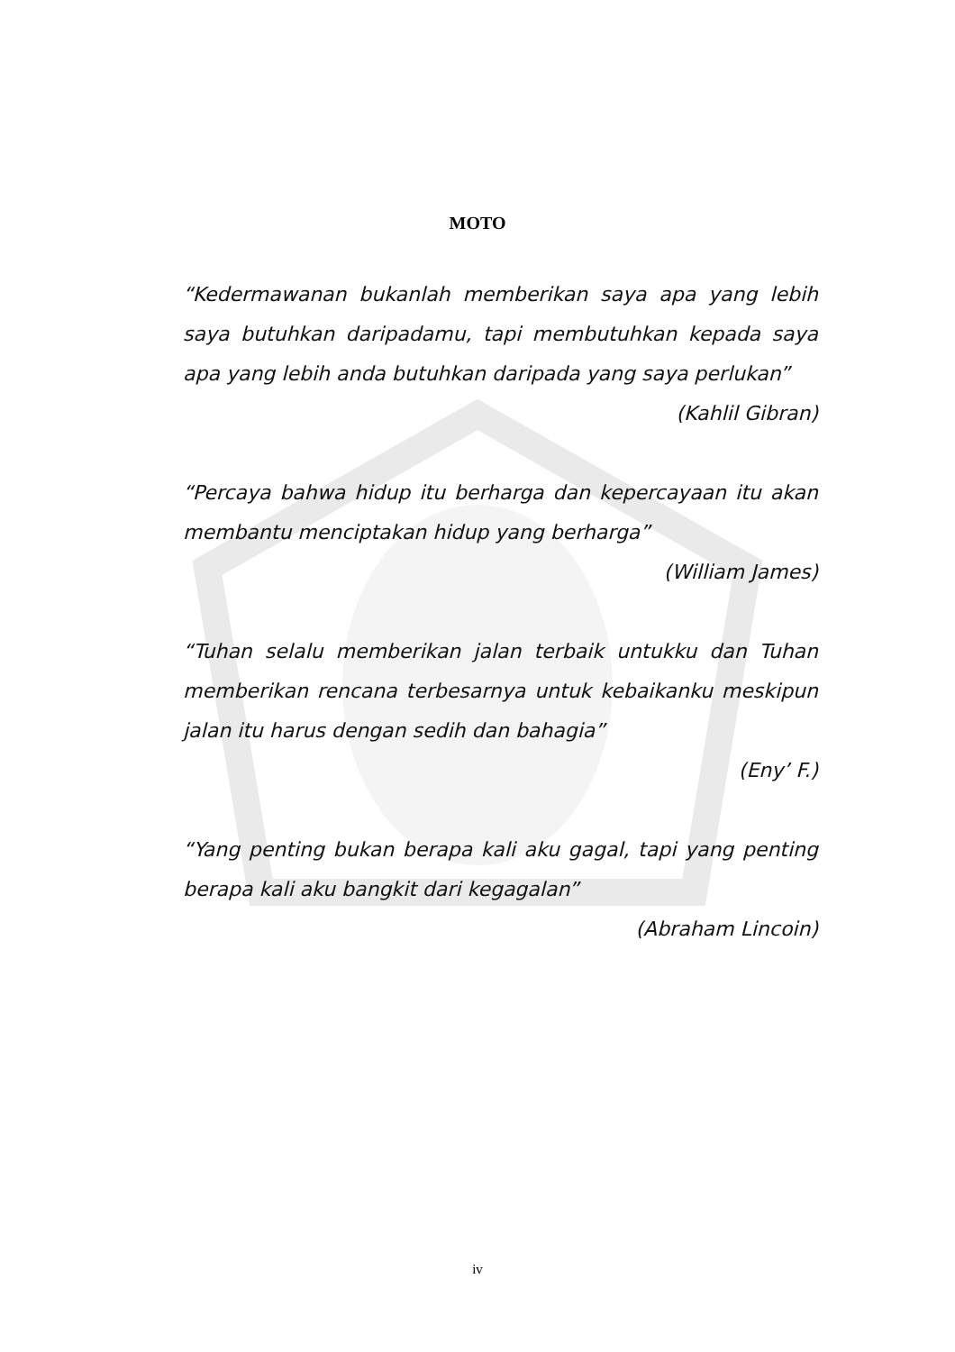MOTO
“Kedermawanan bukanlah memberikan saya apa yang lebih saya butuhkan daripadamu, tapi membutuhkan kepada saya apa yang lebih anda butuhkan daripada yang saya perlukan”
(Kahlil Gibran)
“Percaya bahwa hidup itu berharga dan kepercayaan itu akan membantu menciptakan hidup yang berharga”
(William James)
“Tuhan selalu memberikan jalan terbaik untukku dan Tuhan memberikan rencana terbesarnya untuk kebaikanku meskipun jalan itu harus dengan sedih dan bahagia”
(Eny’ F.)
“Yang penting bukan berapa kali aku gagal, tapi yang penting berapa kali aku bangkit dari kegagalan”
(Abraham Lincoin)
iv